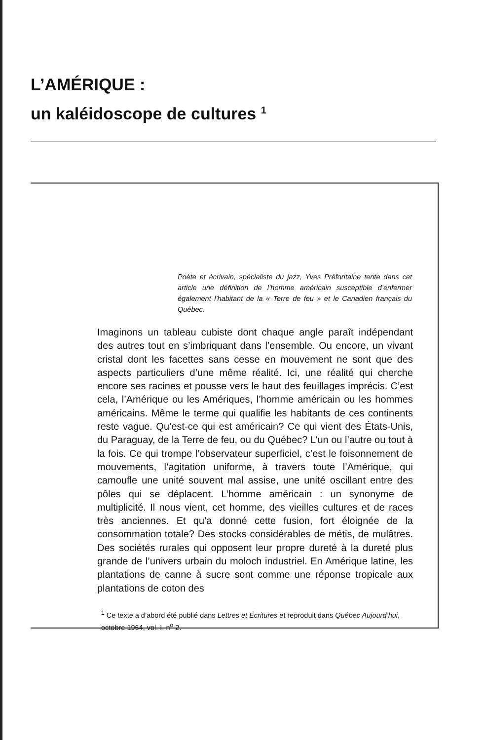L’AMÉRIQUE :
un kaléidoscope de cultures <sup>1</sup>
Poète et écrivain, spécialiste du jazz, Yves Préfontaine tente dans cet article une définition de l’homme américain susceptible d’enfermer également l’habitant de la « Terre de feu » et le Canadien français du Québec.
Imaginons un tableau cubiste dont chaque angle paraît indépendant des autres tout en s’imbriquant dans l’ensemble. Ou encore, un vivant cristal dont les facettes sans cesse en mouvement ne sont que des aspects particuliers d’une même réalité. Ici, une réalité qui cherche encore ses racines et pousse vers le haut des feuillages imprécis. C’est cela, l’Amérique ou les Amériques, l’homme américain ou les hommes américains. Même le terme qui qualifie les habitants de ces continents reste vague. Qu’est-ce qui est américain? Ce qui vient des États-Unis, du Paraguay, de la Terre de feu, ou du Québec? L’un ou l’autre ou tout à la fois. Ce qui trompe l’observateur superficiel, c’est le foisonnement de mouvements, l’agitation uniforme, à travers toute l’Amérique, qui camoufle une unité souvent mal assise, une unité oscillant entre des pôles qui se déplacent. L’homme américain : un synonyme de multiplicité. Il nous vient, cet homme, des vieilles cultures et de races très anciennes. Et qu’a donné cette fusion, fort éloignée de la consommation totale? Des stocks considérables de métis, de mulâtres. Des sociétés rurales qui opposent leur propre dureté à la dureté plus grande de l’univers urbain du moloch industriel. En Amérique latine, les plantations de canne à sucre sont comme une réponse tropicale aux plantations de coton des
<sup>1</sup> Ce texte a d’abord été publié dans Lettres et Écritures et reproduit dans Québec Aujourd’hui, octobre 1964, vol. I, n<sup>o</sup> 2.